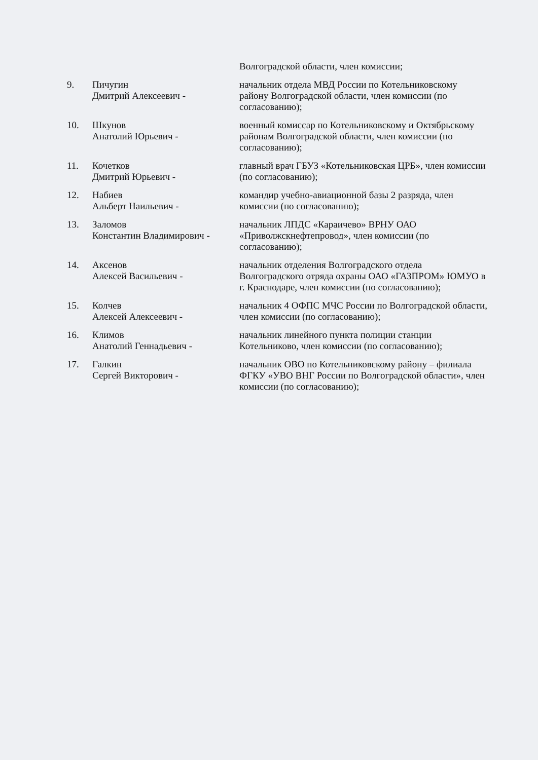Волгоградской области, член комиссии;
9. Пичугин
Дмитрий Алексеевич -
начальник отдела МВД России по Котельниковскому району Волгоградской области, член комиссии (по согласованию);
10. Шкунов
Анатолий Юрьевич -
военный комиссар по Котельниковскому и Октябрьскому районам Волгоградской области, член комиссии (по согласованию);
11. Кочетков
Дмитрий Юрьевич -
главный врач ГБУЗ «Котельниковская ЦРБ», член комиссии (по согласованию);
12. Набиев
Альберт Наильевич -
командир учебно-авиационной базы 2 разряда, член комиссии (по согласованию);
13. Заломов
Константин Владимирович -
начальник ЛПДС «Караичево» ВРНУ ОАО «Приволжскнефтепровод», член комиссии (по согласованию);
14. Аксенов
Алексей Васильевич -
начальник отделения Волгоградского отдела Волгоградского отряда охраны ОАО «ГАЗПРОМ» ЮМУО в г. Краснодаре, член комиссии (по согласованию);
15. Колчев
Алексей Алексеевич -
начальник 4 ОФПС МЧС России по Волгоградской области, член комиссии (по согласованию);
16. Климов
Анатолий Геннадьевич -
начальник линейного пункта полиции станции Котельниково, член комиссии (по согласованию);
17. Галкин
Сергей Викторович -
начальник ОВО по Котельниковскому району – филиала ФГКУ «УВО ВНГ России по Волгоградской области», член комиссии (по согласованию);